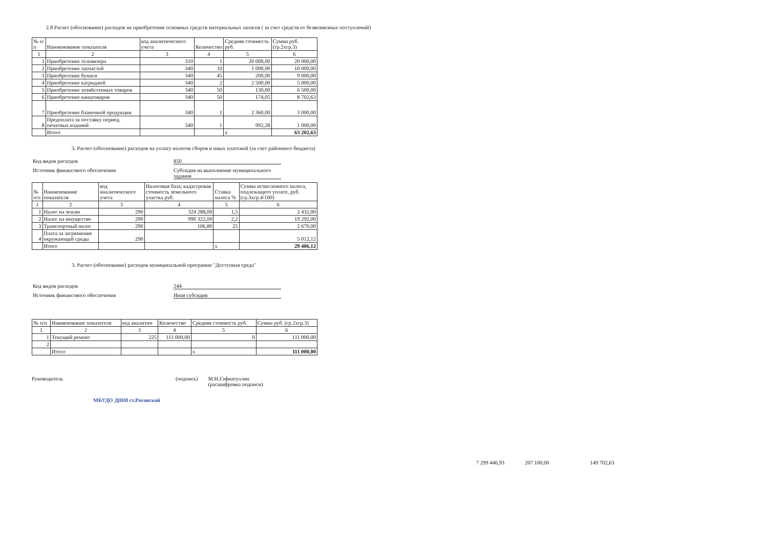2.8 Расчет (обоснование) расходов на приобретение основных средств материальных запасов ( за счет средств от безвозмезных поступлений)
| № п/п | Наименование показателя | код аналитического учета | Количество | Средняя стоимость руб. | Сумма руб. (гр.2хгр.3) |
| --- | --- | --- | --- | --- | --- |
| 1 | 2 | 3 | 4 | 5 | 6 |
| 1 | Приобретение телевизора | 310 | 1 | 20 000,00 | 20 000,00 |
| 2 | Приобретение запчастей | 340 | 10 | 1 000,00 | 10 000,00 |
| 3 | Приобретение бумаги | 340 | 45 | 200,00 | 9 000,00 |
| 4 | Приобретение катриджей | 340 | 2 | 2 500,00 | 5 000,00 |
| 5 | Приобретение хозяйстенных товаров | 340 | 50 | 130,00 | 6 500,00 |
| 6 | Приобретение канцтоваров | 340 | 50 | 174,05 | 8 702,63 |
| 7 | Приобретение бланочной продукции | 340 | 1 | 2 360,00 | 3 000,00 |
| 8 | Предоплата за поставку период. печатных изданий | 340 | 1 | 992,28 | 1 000,00 |
| | Итого | | | x | 63 202,63 |
3. Расчет (обоснование) расходов на уплату налогов сборов и иных платежей (за счет районного бюджета)
Код видов расходов 850
Источник финансового обеспечения Субсидия на выполнение муниципального задания
| № п/п | Наименование показателя | код аналитического учета | Налоговая база; кадастровая стоимость земельного участка руб. | Ставка налога % | Сумма исчисленного налога, подлежащего уплате, руб. (гр.3хгр.4/100) |
| --- | --- | --- | --- | --- | --- |
| 1 | 2 | 3 | 4 | 5 | 6 |
| 1 | Налог на землю | 290 | 324 288,00 | 1,5 | 2 432,00 |
| 2 | Налог на имущество | 290 | 990 322,00 | 2,2 | 19 292,00 |
| 3 | Транспортный налог | 290 | 106,80 | 25 | 2 670,00 |
| 4 | Плата за загрязнение окружающей среды | 290 | | | 5 012,12 |
| | Итого | | | x | 29 406,12 |
3. Расчет (обоснование) расходов муниципальной программе "Доступная среда"
Код видов расходов 244
Источник финансового обеспечения Иная субсидия
| № п/п | Наименование показателя | код аналитич | Количество | Средняя стоимость руб. | Сумма руб. (гр.2хгр.3) |
| --- | --- | --- | --- | --- | --- |
| 1 | 2 | 3 | 4 | 5 | 6 |
| 1 | Текущий ремонт | 225 | 111 000,00 | 0 | 111 000,00 |
| 2 | | | | | |
| | Итого | | | x | 111 000,00 |
Руководитель (подпись) М.Н.Гафиатуллин
(расшифровка подписи)
МБУДО ДШИ ст.Роговской
7 299 446,93 207 100,00 149 702,63